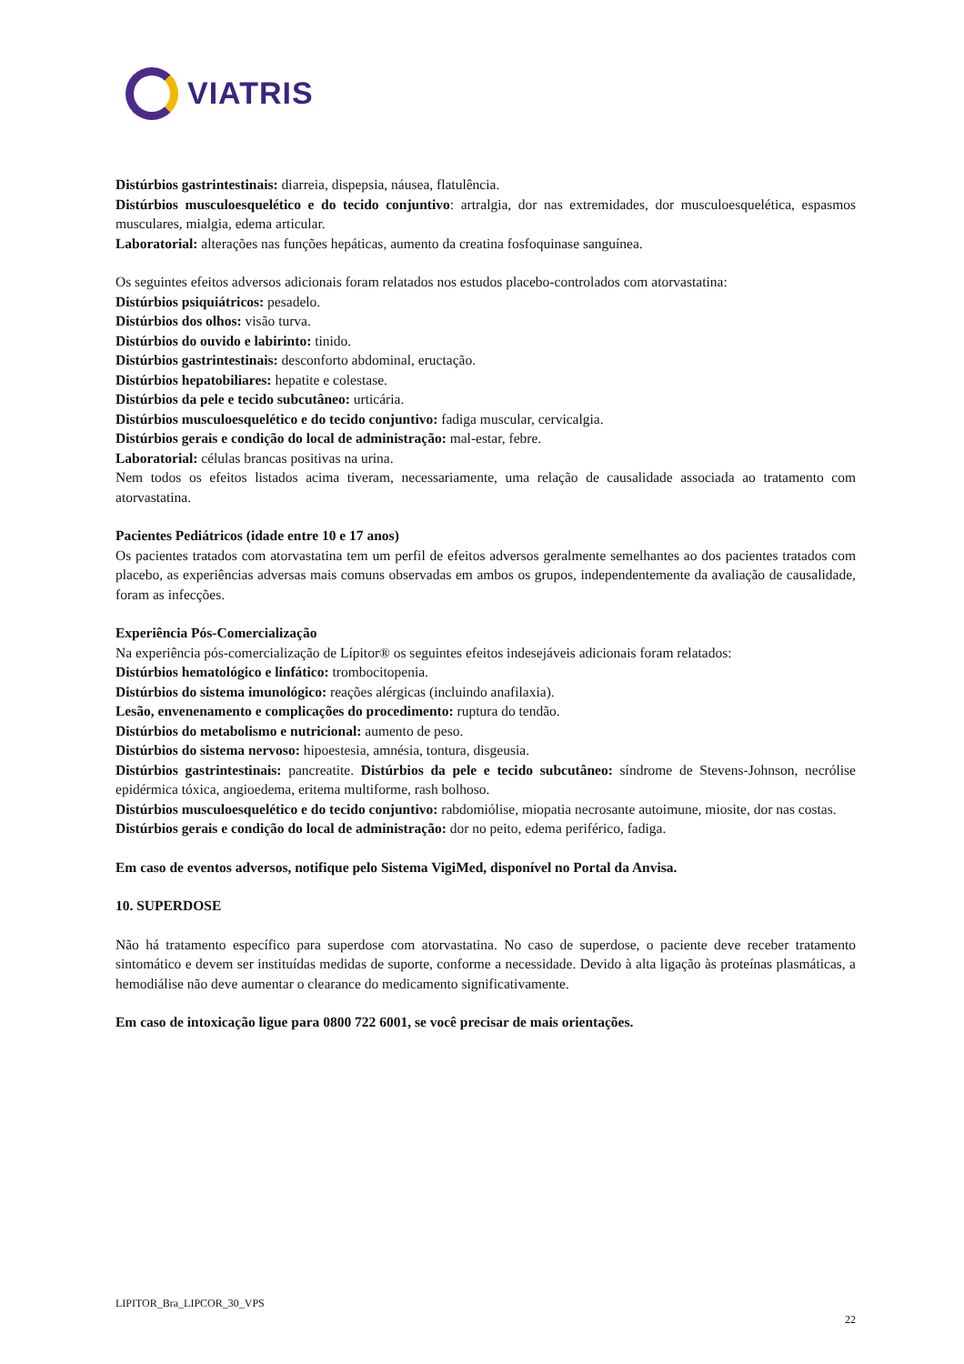VIATRIS
Distúrbios gastrintestinais: diarreia, dispepsia, náusea, flatulência.
Distúrbios musculoesquelético e do tecido conjuntivo: artralgia, dor nas extremidades, dor musculoesquelética, espasmos musculares, mialgia, edema articular.
Laboratorial: alterações nas funções hepáticas, aumento da creatina fosfoquinase sanguínea.
Os seguintes efeitos adversos adicionais foram relatados nos estudos placebo-controlados com atorvastatina:
Distúrbios psiquiátricos: pesadelo.
Distúrbios dos olhos: visão turva.
Distúrbios do ouvido e labirinto: tinido.
Distúrbios gastrintestinais: desconforto abdominal, eructação.
Distúrbios hepatobiliares: hepatite e colestase.
Distúrbios da pele e tecido subcutâneo: urticária.
Distúrbios musculoesquelético e do tecido conjuntivo: fadiga muscular, cervicalgia.
Distúrbios gerais e condição do local de administração: mal-estar, febre.
Laboratorial: células brancas positivas na urina.
Nem todos os efeitos listados acima tiveram, necessariamente, uma relação de causalidade associada ao tratamento com atorvastatina.
Pacientes Pediátricos (idade entre 10 e 17 anos)
Os pacientes tratados com atorvastatina tem um perfil de efeitos adversos geralmente semelhantes ao dos pacientes tratados com placebo, as experiências adversas mais comuns observadas em ambos os grupos, independentemente da avaliação de causalidade, foram as infecções.
Experiência Pós-Comercialização
Na experiência pós-comercialização de Lípitor® os seguintes efeitos indesejáveis adicionais foram relatados:
Distúrbios hematológico e linfático: trombocitopenia.
Distúrbios do sistema imunológico: reações alérgicas (incluindo anafilaxia).
Lesão, envenenamento e complicações do procedimento: ruptura do tendão.
Distúrbios do metabolismo e nutricional: aumento de peso.
Distúrbios do sistema nervoso: hipoestesia, amnésia, tontura, disgeusia.
Distúrbios gastrintestinais: pancreatite. Distúrbios da pele e tecido subcutâneo: síndrome de Stevens-Johnson, necrólise epidérmica tóxica, angioedema, eritema multiforme, rash bolhoso.
Distúrbios musculoesquelético e do tecido conjuntivo: rabdomiólise, miopatia necrosante autoimune, miosite, dor nas costas.
Distúrbios gerais e condição do local de administração: dor no peito, edema periférico, fadiga.
Em caso de eventos adversos, notifique pelo Sistema VigiMed, disponível no Portal da Anvisa.
10. SUPERDOSE
Não há tratamento específico para superdose com atorvastatina. No caso de superdose, o paciente deve receber tratamento sintomático e devem ser instituídas medidas de suporte, conforme a necessidade. Devido à alta ligação às proteínas plasmáticas, a hemodiálise não deve aumentar o clearance do medicamento significativamente.
Em caso de intoxicação ligue para 0800 722 6001, se você precisar de mais orientações.
LIPITOR_Bra_LIPCOR_30_VPS
22